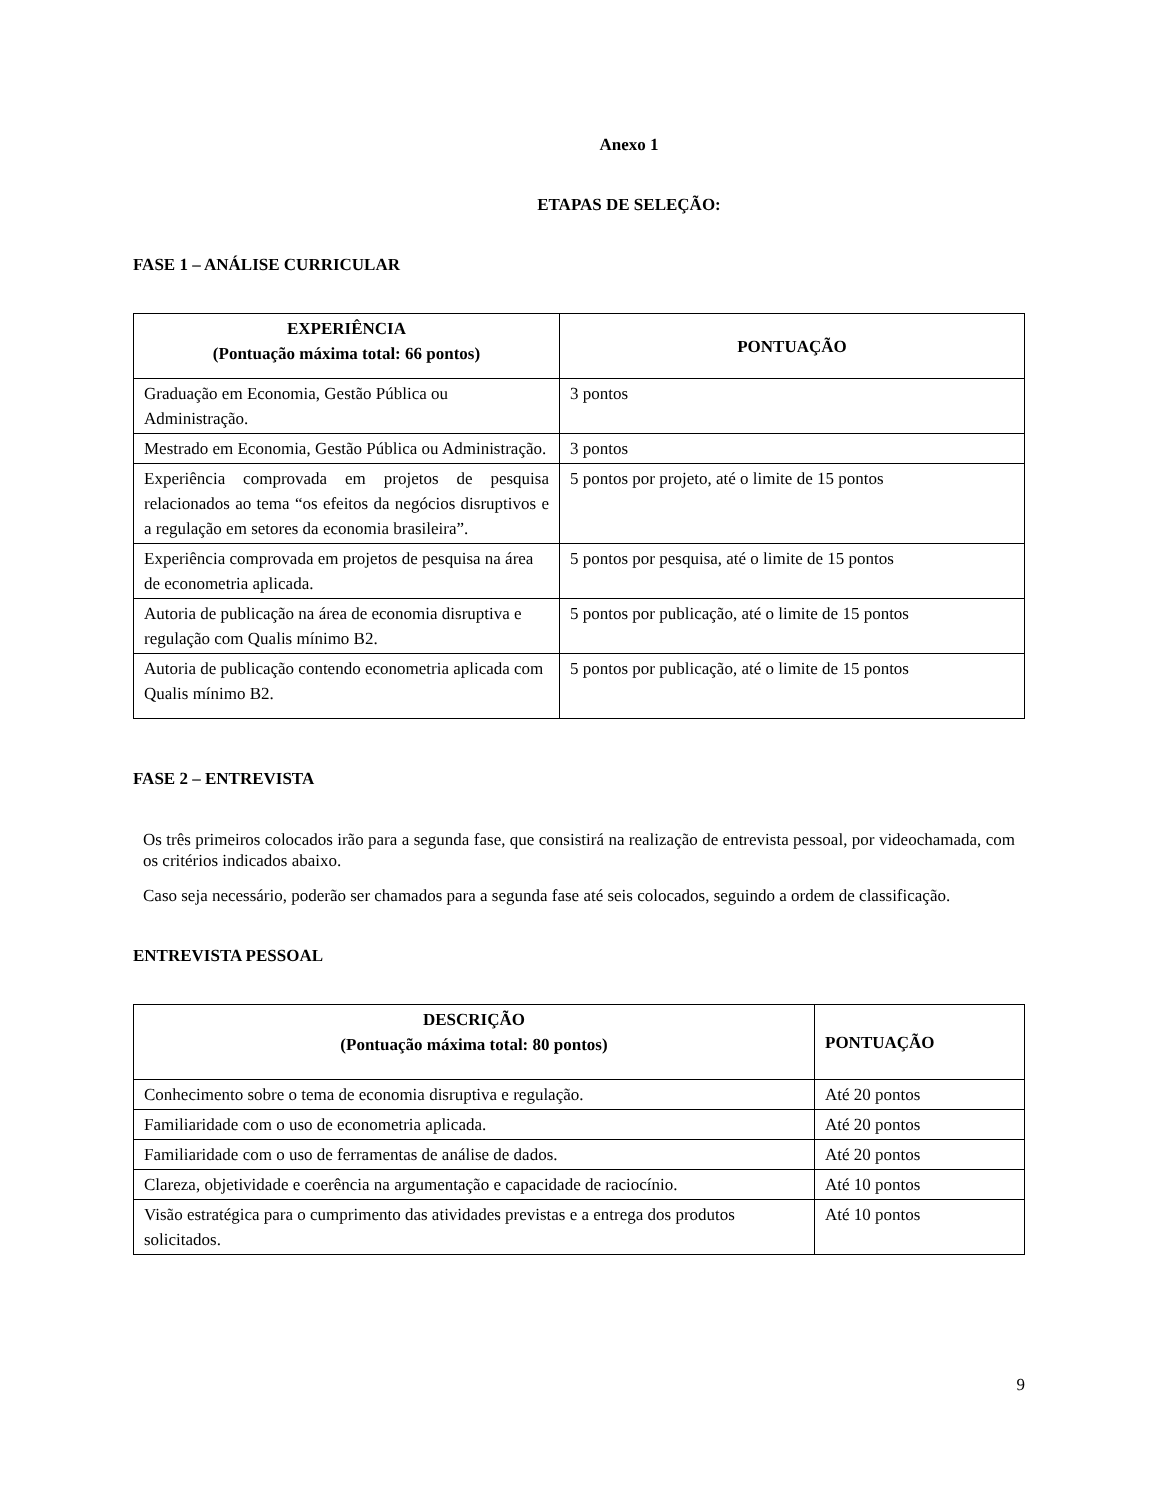Anexo 1
ETAPAS DE SELEÇÃO:
FASE 1 – ANÁLISE CURRICULAR
| EXPERIÊNCIA (Pontuação máxima total: 66 pontos) | PONTUAÇÃO |
| --- | --- |
| Graduação em Economia, Gestão Pública ou Administração. | 3 pontos |
| Mestrado em Economia, Gestão Pública ou Administração. | 3 pontos |
| Experiência comprovada em projetos de pesquisa relacionados ao tema “os efeitos da negócios disruptivos e a regulação em setores da economia brasileira”. | 5 pontos por projeto, até o limite de 15 pontos |
| Experiência comprovada em projetos de pesquisa na área de econometria aplicada. | 5 pontos por pesquisa, até o limite de 15 pontos |
| Autoria de publicação na área de economia disruptiva e regulação com Qualis mínimo B2. | 5 pontos por publicação, até o limite de 15 pontos |
| Autoria de publicação contendo econometria aplicada com Qualis mínimo B2. | 5 pontos por publicação, até o limite de 15 pontos |
FASE 2 – ENTREVISTA
Os três primeiros colocados irão para a segunda fase, que consistirá na realização de entrevista pessoal, por videochamada, com os critérios indicados abaixo.
Caso seja necessário, poderão ser chamados para a segunda fase até seis colocados, seguindo a ordem de classificação.
ENTREVISTA PESSOAL
| DESCRIÇÃO (Pontuação máxima total: 80 pontos) | PONTUAÇÃO |
| --- | --- |
| Conhecimento sobre o tema de economia disruptiva e regulação. | Até 20 pontos |
| Familiaridade com o uso de econometria aplicada. | Até 20 pontos |
| Familiaridade com o uso de ferramentas de análise de dados. | Até 20 pontos |
| Clareza, objetividade e coerência na argumentação e capacidade de raciocínio. | Até 10 pontos |
| Visão estratégica para o cumprimento das atividades previstas e a entrega dos produtos solicitados. | Até 10 pontos |
9